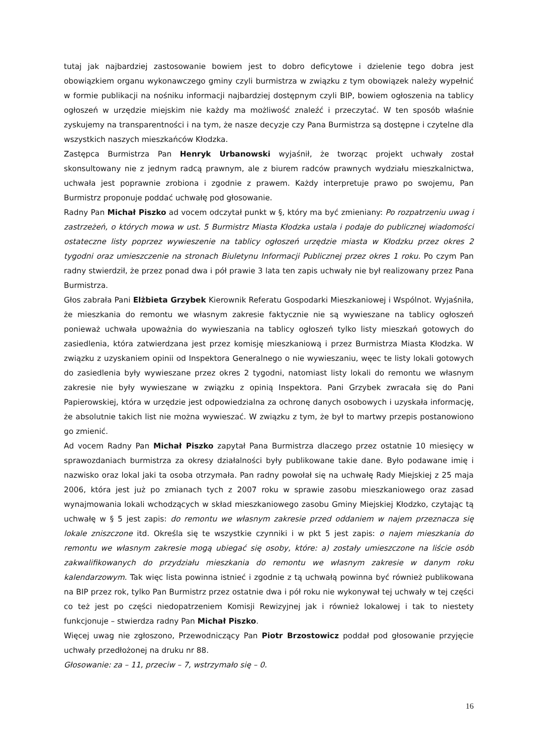tutaj jak najbardziej zastosowanie bowiem jest to dobro deficytowe i dzielenie tego dobra jest obowiązkiem organu wykonawczego gminy czyli burmistrza w związku z tym obowiązek należy wypełnić w formie publikacji na nośniku informacji najbardziej dostępnym czyli BIP, bowiem ogłoszenia na tablicy ogłoszeń w urzędzie miejskim nie każdy ma możliwość znaleźć i przeczytać. W ten sposób właśnie zyskujemy na transparentności i na tym, że nasze decyzje czy Pana Burmistrza są dostępne i czytelne dla wszystkich naszych mieszkańców Kłodzka.
Zastępca Burmistrza Pan Henryk Urbanowski wyjaśnił, że tworząc projekt uchwały został skonsultowany nie z jednym radcą prawnym, ale z biurem radców prawnych wydziału mieszkalnictwa, uchwała jest poprawnie zrobiona i zgodnie z prawem. Każdy interpretuje prawo po swojemu, Pan Burmistrz proponuje poddać uchwałę pod głosowanie.
Radny Pan Michał Piszko ad vocem odczytał punkt w §, który ma być zmieniany: Po rozpatrzeniu uwag i zastrzeżeń, o których mowa w ust. 5 Burmistrz Miasta Kłodzka ustala i podaje do publicznej wiadomości ostateczne listy poprzez wywieszenie na tablicy ogłoszeń urzędzie miasta w Kłodzku przez okres 2 tygodni oraz umieszczenie na stronach Biuletynu Informacji Publicznej przez okres 1 roku. Po czym Pan radny stwierdził, że przez ponad dwa i pół prawie 3 lata ten zapis uchwały nie był realizowany przez Pana Burmistrza.
Głos zabrała Pani Elżbieta Grzybek Kierownik Referatu Gospodarki Mieszkaniowej i Wspólnot. Wyjaśniła, że mieszkania do remontu we własnym zakresie faktycznie nie są wywieszane na tablicy ogłoszeń ponieważ uchwała upoważnia do wywieszania na tablicy ogłoszeń tylko listy mieszkań gotowych do zasiedlenia, która zatwierdzana jest przez komisję mieszkaniową i przez Burmistrza Miasta Kłodzka. W związku z uzyskaniem opinii od Inspektora Generalnego o nie wywieszaniu, węec te listy lokali gotowych do zasiedlenia były wywieszane przez okres 2 tygodni, natomiast listy lokali do remontu we własnym zakresie nie były wywieszane w związku z opinią Inspektora. Pani Grzybek zwracała się do Pani Papierowskiej, która w urzędzie jest odpowiedzialna za ochronę danych osobowych i uzyskała informację, że absolutnie takich list nie można wywieszać. W związku z tym, że był to martwy przepis postanowiono go zmienić.
Ad vocem Radny Pan Michał Piszko zapytał Pana Burmistrza dlaczego przez ostatnie 10 miesięcy w sprawozdaniach burmistrza za okresy działalności były publikowane takie dane. Było podawane imię i nazwisko oraz lokal jaki ta osoba otrzymała. Pan radny powołał się na uchwałę Rady Miejskiej z 25 maja 2006, która jest już po zmianach tych z 2007 roku w sprawie zasobu mieszkaniowego oraz zasad wynajmowania lokali wchodzących w skład mieszkaniowego zasobu Gminy Miejskiej Kłodzko, czytając tą uchwałę w § 5 jest zapis: do remontu we własnym zakresie przed oddaniem w najem przeznacza się lokale zniszczone itd. Określa się te wszystkie czynniki i w pkt 5 jest zapis: o najem mieszkania do remontu we własnym zakresie mogą ubiegać się osoby, które: a) zostały umieszczone na liście osób zakwalifikowanych do przydziału mieszkania do remontu we własnym zakresie w danym roku kalendarzowym. Tak więc lista powinna istnieć i zgodnie z tą uchwałą powinna być również publikowana na BIP przez rok, tylko Pan Burmistrz przez ostatnie dwa i pół roku nie wykonywał tej uchwały w tej części co też jest po części niedopatrzeniem Komisji Rewizyjnej jak i również lokalowej i tak to niestety funkcjonuje – stwierdza radny Pan Michał Piszko.
Więcej uwag nie zgłoszono, Przewodniczący Pan Piotr Brzostowicz poddał pod głosowanie przyjęcie uchwały przedłożonej na druku nr 88.
Głosowanie: za – 11, przeciw – 7, wstrzymało się – 0.
16